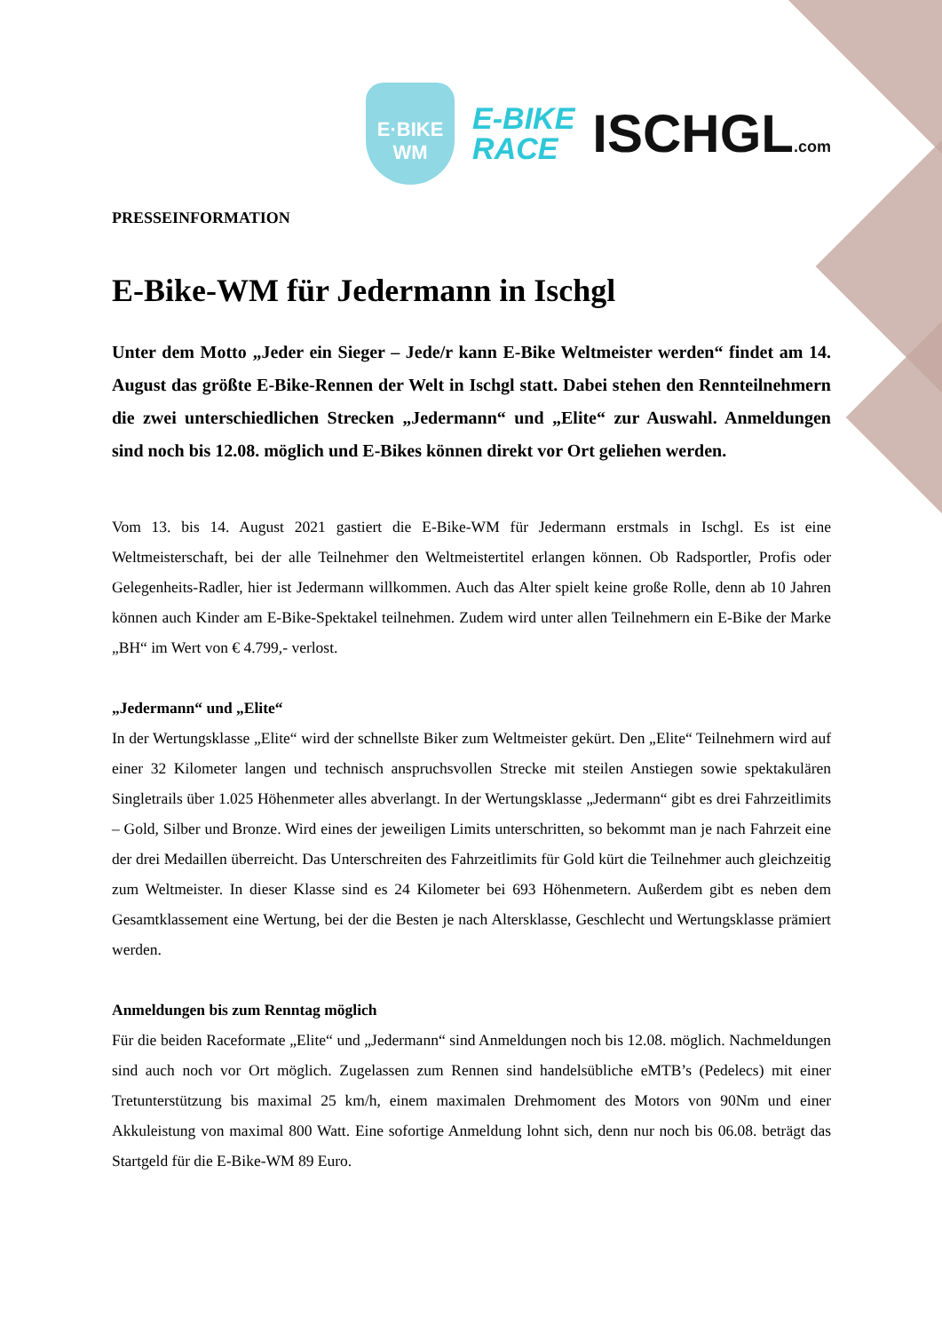E·BIKE
WM
E-BIKE
RACE
ISCHGL.com
PRESSEINFORMATION
E-Bike-WM für Jedermann in Ischgl
Unter dem Motto „Jeder ein Sieger – Jede/r kann E-Bike Weltmeister werden“ findet am 14. August das größte E-Bike-Rennen der Welt in Ischgl statt. Dabei stehen den Rennteilnehmern die zwei unterschiedlichen Strecken „Jedermann“ und „Elite“ zur Auswahl. Anmeldungen sind noch bis 12.08. möglich und E-Bikes können direkt vor Ort geliehen werden.
Vom 13. bis 14. August 2021 gastiert die E-Bike-WM für Jedermann erstmals in Ischgl. Es ist eine Weltmeisterschaft, bei der alle Teilnehmer den Weltmeistertitel erlangen können. Ob Radsportler, Profis oder Gelegenheits-Radler, hier ist Jedermann willkommen. Auch das Alter spielt keine große Rolle, denn ab 10 Jahren können auch Kinder am E-Bike-Spektakel teilnehmen. Zudem wird unter allen Teilnehmern ein E-Bike der Marke „BH“ im Wert von € 4.799,- verlost.
„Jedermann“ und „Elite“
In der Wertungsklasse „Elite“ wird der schnellste Biker zum Weltmeister gekürt. Den „Elite“ Teilnehmern wird auf einer 32 Kilometer langen und technisch anspruchsvollen Strecke mit steilen Anstiegen sowie spektakulären Singletrails über 1.025 Höhenmeter alles abverlangt. In der Wertungsklasse „Jedermann“ gibt es drei Fahrzeitlimits – Gold, Silber und Bronze. Wird eines der jeweiligen Limits unterschritten, so bekommt man je nach Fahrzeit eine der drei Medaillen überreicht. Das Unterschreiten des Fahrzeitlimits für Gold kürt die Teilnehmer auch gleichzeitig zum Weltmeister. In dieser Klasse sind es 24 Kilometer bei 693 Höhenmetern. Außerdem gibt es neben dem Gesamtklassement eine Wertung, bei der die Besten je nach Altersklasse, Geschlecht und Wertungsklasse prämiert werden.
Anmeldungen bis zum Renntag möglich
Für die beiden Raceformate „Elite“ und „Jedermann“ sind Anmeldungen noch bis 12.08. möglich. Nachmeldungen sind auch noch vor Ort möglich. Zugelassen zum Rennen sind handelsübliche eMTB’s (Pedelecs) mit einer Tretunterstützung bis maximal 25 km/h, einem maximalen Drehmoment des Motors von 90Nm und einer Akkuleistung von maximal 800 Watt. Eine sofortige Anmeldung lohnt sich, denn nur noch bis 06.08. beträgt das Startgeld für die E-Bike-WM 89 Euro.